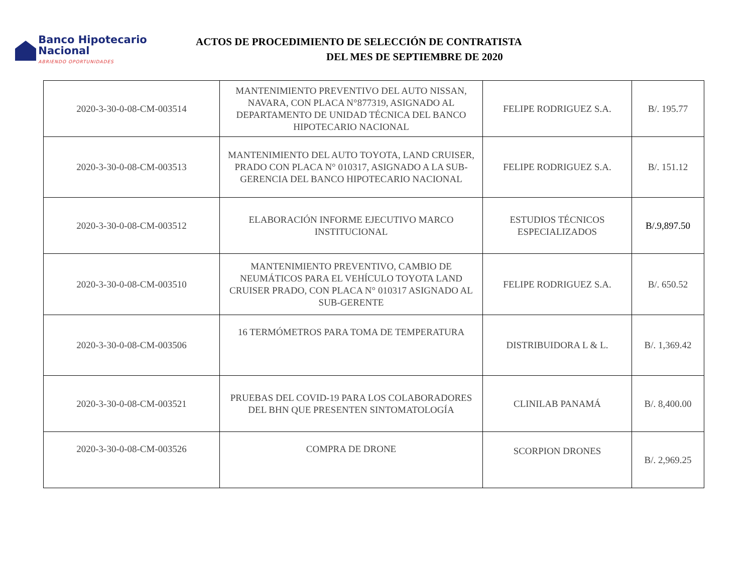Banco Hipotecario Nacional
ABRIENDO OPORTUNIDADES
ACTOS DE PROCEDIMIENTO DE SELECCIÓN DE CONTRATISTA
DEL MES DE SEPTIEMBRE DE 2020
| 2020-3-30-0-08-CM-003514 | MANTENIMIENTO PREVENTIVO DEL AUTO NISSAN, NAVARA, CON PLACA N°877319, ASIGNADO AL DEPARTAMENTO DE UNIDAD TÉCNICA DEL BANCO HIPOTECARIO NACIONAL | FELIPE RODRIGUEZ S.A. | B/. 195.77 |
| 2020-3-30-0-08-CM-003513 | MANTENIMIENTO DEL AUTO TOYOTA, LAND CRUISER, PRADO CON PLACA N° 010317, ASIGNADO A LA SUB-GERENCIA DEL BANCO HIPOTECARIO NACIONAL | FELIPE RODRIGUEZ S.A. | B/. 151.12 |
| 2020-3-30-0-08-CM-003512 | ELABORACIÓN INFORME EJECUTIVO MARCO INSTITUCIONAL | ESTUDIOS TÉCNICOS ESPECIALIZADOS | B/.9,897.50 |
| 2020-3-30-0-08-CM-003510 | MANTENIMIENTO PREVENTIVO, CAMBIO DE NEUMÁTICOS PARA EL VEHÍCULO TOYOTA LAND CRUISER PRADO, CON PLACA N° 010317 ASIGNADO AL SUB-GERENTE | FELIPE RODRIGUEZ S.A. | B/. 650.52 |
| 2020-3-30-0-08-CM-003506 | 16 TERMÓMETROS PARA TOMA DE TEMPERATURA | DISTRIBUIDORA L & L. | B/. 1,369.42 |
| 2020-3-30-0-08-CM-003521 | PRUEBAS DEL COVID-19 PARA LOS COLABORADORES DEL BHN QUE PRESENTEN SINTOMATOLOGÍA | CLINILAB PANAMÁ | B/. 8,400.00 |
| 2020-3-30-0-08-CM-003526 | COMPRA DE DRONE | SCORPION DRONES | B/. 2,969.25 |